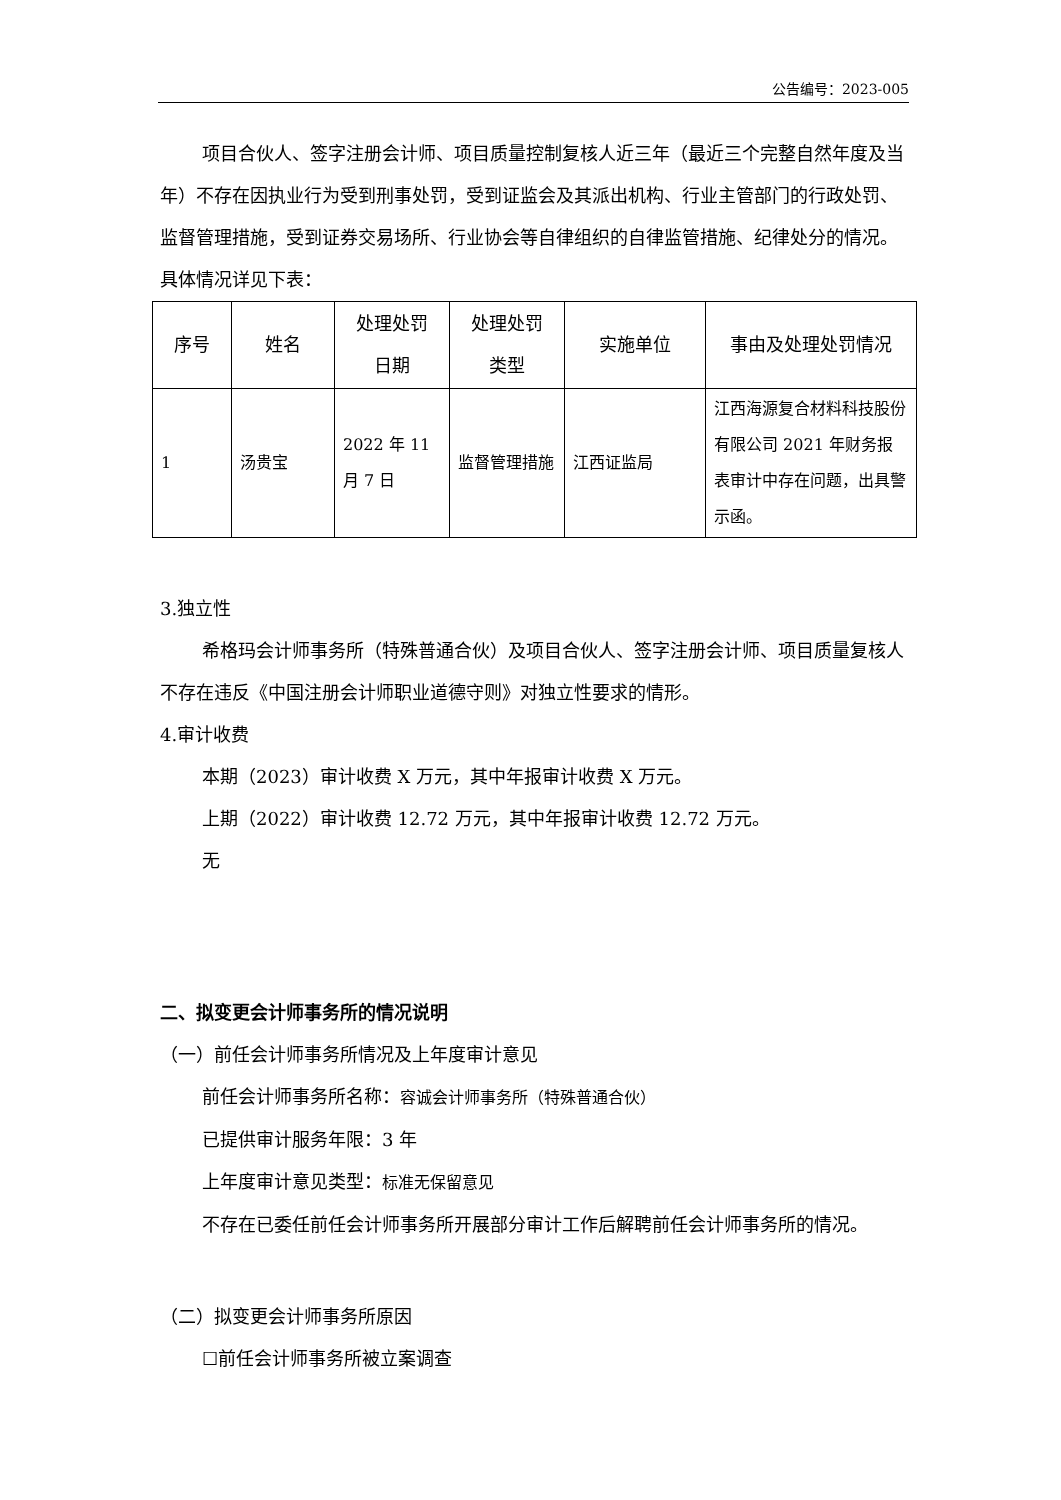公告编号：2023-005
项目合伙人、签字注册会计师、项目质量控制复核人近三年（最近三个完整自然年度及当年）不存在因执业行为受到刑事处罚，受到证监会及其派出机构、行业主管部门的行政处罚、监督管理措施，受到证券交易场所、行业协会等自律组织的自律监管措施、纪律处分的情况。具体情况详见下表：
| 序号 | 姓名 | 处理处罚 日期 | 处理处罚 类型 | 实施单位 | 事由及处理处罚情况 |
| --- | --- | --- | --- | --- | --- |
| 1 | 汤贵宝 | 2022 年 11 月 7 日 | 监督管理措施 | 江西证监局 | 江西海源复合材料科技股份有限公司 2021 年财务报表审计中存在问题，出具警示函。 |
3.独立性
希格玛会计师事务所（特殊普通合伙）及项目合伙人、签字注册会计师、项目质量复核人不存在违反《中国注册会计师职业道德守则》对独立性要求的情形。
4.审计收费
本期（2023）审计收费 X 万元，其中年报审计收费 X 万元。
上期（2022）审计收费 12.72 万元，其中年报审计收费 12.72 万元。
无
二、拟变更会计师事务所的情况说明
（一）前任会计师事务所情况及上年度审计意见
前任会计师事务所名称：容诚会计师事务所（特殊普通合伙）
已提供审计服务年限：3 年
上年度审计意见类型：标准无保留意见
不存在已委任前任会计师事务所开展部分审计工作后解聘前任会计师事务所的情况。
（二）拟变更会计师事务所原因
☐前任会计师事务所被立案调查